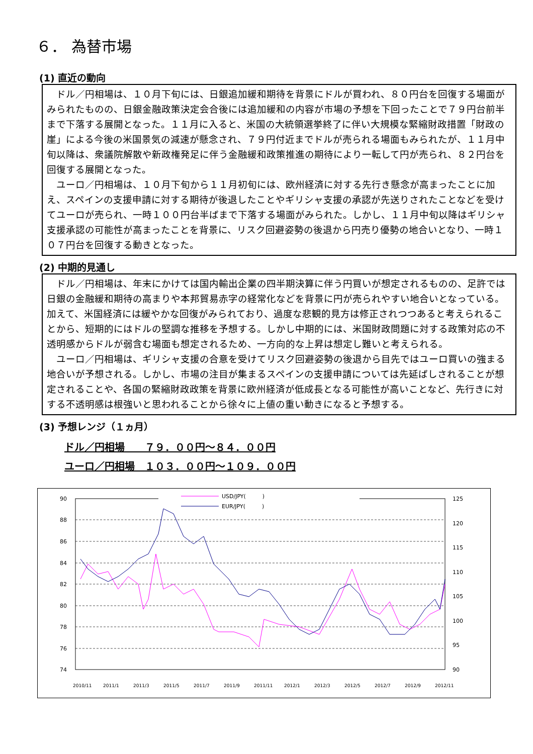６． 為替市場
(1) 直近の動向
ドル／円相場は、１０月下旬には、日銀追加緩和期待を背景にドルが買われ、８０円台を回復する場面がみられたものの、日銀金融政策決定会合後には追加緩和の内容が市場の予想を下回ったことで７９円台前半まで下落する展開となった。１１月に入ると、米国の大統領選挙終了に伴い大規模な緊縮財政措置「財政の崖」による今後の米国景気の減速が懸念され、７９円付近までドルが売られる場面もみられたが、１１月中旬以降は、衆議院解散や新政権発足に伴う金融緩和政策推進の期待により一転して円が売られ、８２円台を回復する展開となった。
ユーロ／円相場は、１０月下旬から１１月初旬には、欧州経済に対する先行き懸念が高まったことに加え、スペインの支援申請に対する期待が後退したことやギリシャ支援の承認が先送りされたことなどを受けてユーロが売られ、一時１００円台半ばまで下落する場面がみられた。しかし、１１月中旬以降はギリシャ支援承認の可能性が高まったことを背景に、リスク回避姿勢の後退から円売り優勢の地合いとなり、一時１０７円台を回復する動きとなった。
(2) 中期的見通し
ドル／円相場は、年末にかけては国内輸出企業の四半期決算に伴う円買いが想定されるものの、足許では日銀の金融緩和期待の高まりや本邦貿易赤字の経常化などを背景に円が売られやすい地合いとなっている。加えて、米国経済には緩やかな回復がみられており、過度な悲観的見方は修正されつつあると考えられることから、短期的にはドルの堅調な推移を予想する。しかし中期的には、米国財政問題に対する政策対応の不透明感からドルが弱含む場面も想定されるため、一方向的な上昇は想定し難いと考えられる。
ユーロ／円相場は、ギリシャ支援の合意を受けてリスク回避姿勢の後退から目先ではユーロ買いの強まる地合いが予想される。しかし、市場の注目が集まるスペインの支援申請については先延ばしされることが想定されることや、各国の緊縮財政政策を背景に欧州経済が低成長となる可能性が高いことなど、先行きに対する不透明感は根強いと思われることから徐々に上値の重い動きになると予想する。
(3) 予想レンジ（１ヵ月）
ドル／円相場　　７９．００円～８４．００円
ユーロ／円相場　１０３．００円～１０９．００円
90
88
86
84
82
80
78
76
74
125
120
115
110
105
100
95
90
2010/11
2011/1
2011/3
2011/5
2011/7
2011/9
2011/11
2012/1
2012/3
2012/5
2012/7
2012/9
2012/11
USD/JPY(　　　)
EUR/JPY(　　　)